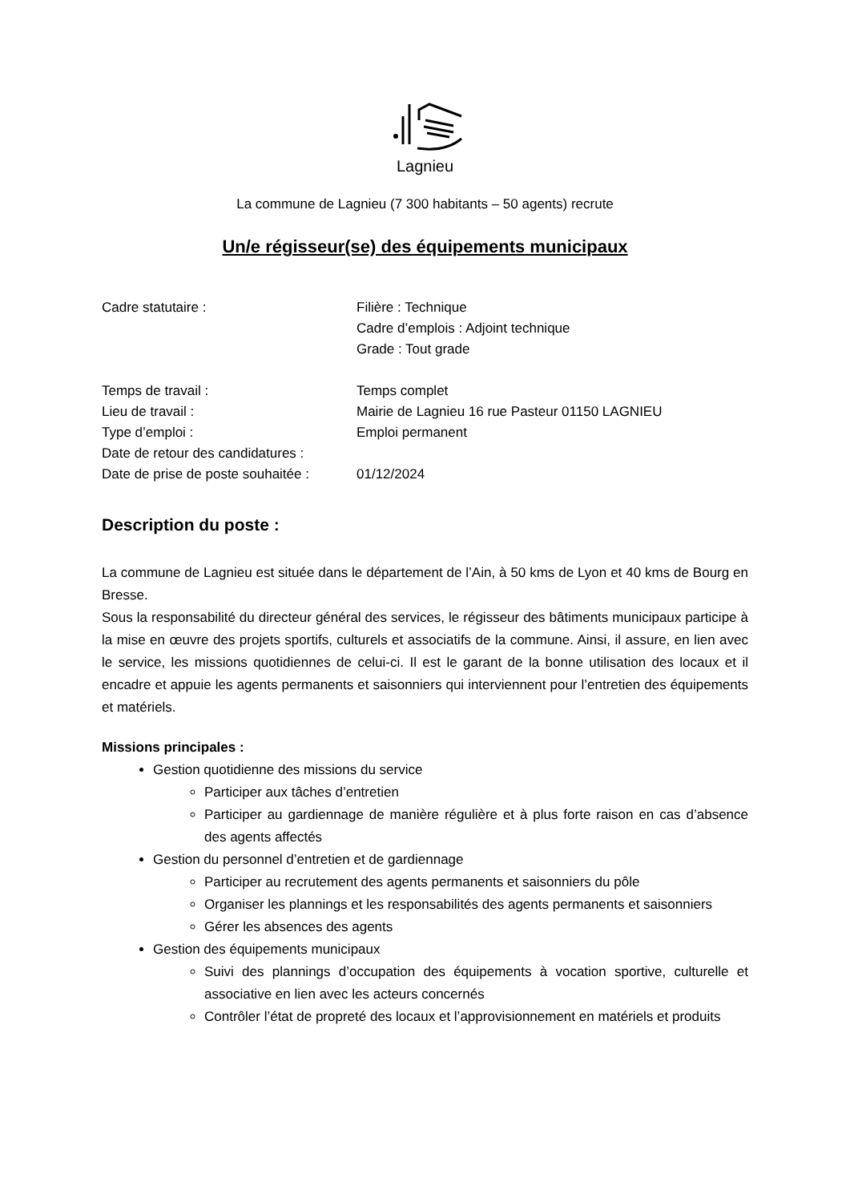Lagnieu
La commune de Lagnieu (7 300 habitants – 50 agents) recrute
Un/e régisseur(se) des équipements municipaux
| Cadre statutaire : | Filière : Technique Cadre d’emplois : Adjoint technique Grade : Tout grade |
| Temps de travail : | Temps complet |
| Lieu de travail : | Mairie de Lagnieu 16 rue Pasteur 01150 LAGNIEU |
| Type d’emploi : | Emploi permanent |
| Date de retour des candidatures : | |
| Date de prise de poste souhaitée : | 01/12/2024 |
Description du poste :
La commune de Lagnieu est située dans le département de l’Ain, à 50 kms de Lyon et 40 kms de Bourg en Bresse.
Sous la responsabilité du directeur général des services, le régisseur des bâtiments municipaux participe à la mise en œuvre des projets sportifs, culturels et associatifs de la commune. Ainsi, il assure, en lien avec le service, les missions quotidiennes de celui-ci. Il est le garant de la bonne utilisation des locaux et il encadre et appuie les agents permanents et saisonniers qui interviennent pour l’entretien des équipements et matériels.
Missions principales :
Gestion quotidienne des missions du service
Participer aux tâches d’entretien
Participer au gardiennage de manière régulière et à plus forte raison en cas d’absence des agents affectés
Gestion du personnel d’entretien et de gardiennage
Participer au recrutement des agents permanents et saisonniers du pôle
Organiser les plannings et les responsabilités des agents permanents et saisonniers
Gérer les absences des agents
Gestion des équipements municipaux
Suivi des plannings d’occupation des équipements à vocation sportive, culturelle et associative en lien avec les acteurs concernés
Contrôler l’état de propreté des locaux et l’approvisionnement en matériels et produits